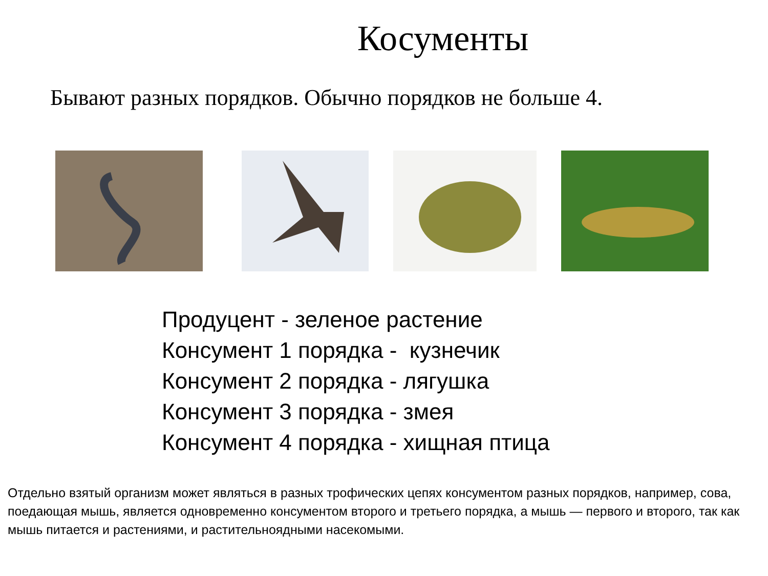Косументы
Бывают разных порядков. Обычно порядков не больше 4.
Продуцент - зеленое растение
Консумент 1 порядка - кузнечик
Консумент 2 порядка - лягушка
Консумент 3 порядка - змея
Консумент 4 порядка - хищная птица
Отдельно взятый организм может являться в разных трофических цепях консументом разных порядков, например, сова, поедающая мышь, является одновременно консументом второго и третьего порядка, а мышь — первого и второго, так как мышь питается и растениями, и растительноядными насекомыми.